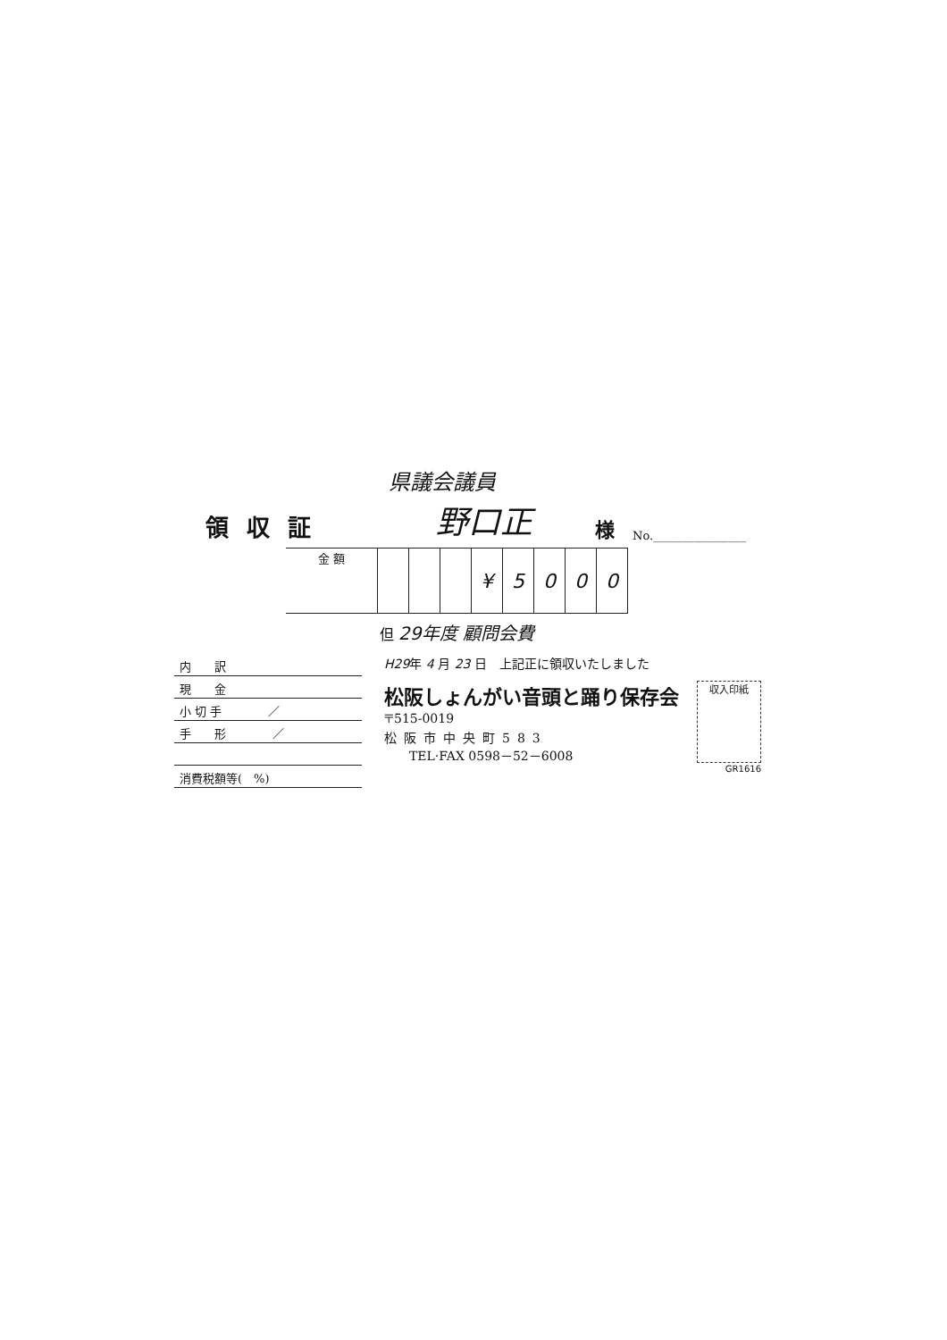県議会議員
領収証 野口正 様 No.________________
| 金 額 | | | | ¥ | 5 | 0 | 0 | 0 |
但 29年度 顧問会費
内　　訳
現　　金
小 切 手　　　　／
手　　形　　　　／
消費税額等(　%)
H29年 4 月 23 日　上記正に領収いたしました
松阪しょんがい音頭と踊り保存会
〒515-0019
松阪市中央町583
　　TEL·FAX 0598－52－6008
収入印紙
GR1616